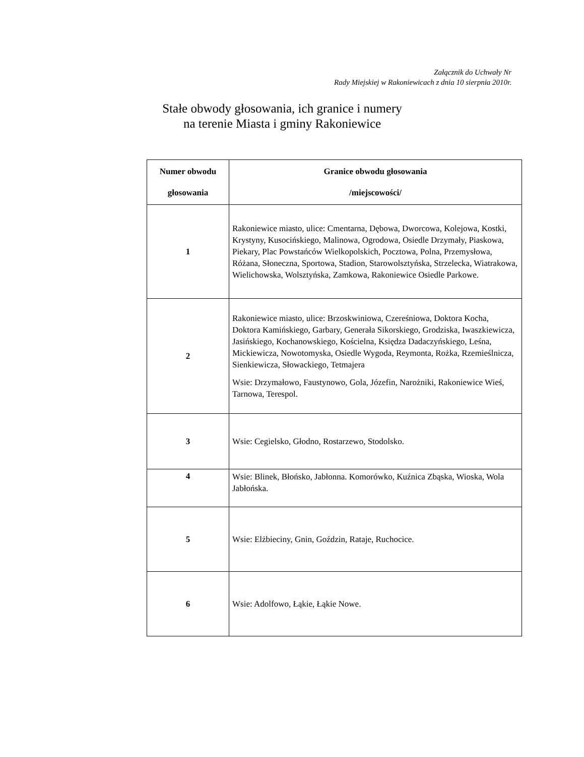Załącznik do Uchwały Nr
Rady Miejskiej w Rakoniewicach z dnia 10 sierpnia 2010r.
Stałe obwody głosowania, ich granice i numery
na terenie Miasta i gminy Rakoniewice
| Numer obwodu głosowania | Granice obwodu głosowania /miejscowości/ |
| --- | --- |
| 1 | Rakoniewice miasto, ulice: Cmentarna, Dębowa, Dworcowa, Kolejowa, Kostki, Krystyny, Kusocińskiego, Malinowa, Ogrodowa, Osiedle Drzymały, Piaskowa, Piekary, Plac Powstańców Wielkopolskich, Pocztowa, Polna, Przemysłowa, Różana, Słoneczna, Sportowa, Stadion, Starowolsztyńska, Strzelecka, Wiatrakowa, Wielichowska, Wolsztyńska, Zamkowa, Rakoniewice Osiedle Parkowe. |
| 2 | Rakoniewice miasto, ulice: Brzoskwiniowa, Czereśniowa, Doktora Kocha, Doktora Kamińskiego, Garbary, Generała Sikorskiego, Grodziska, Iwaszkiewicza, Jasińskiego, Kochanowskiego, Kościelna, Księdza Dadaczyńskiego, Leśna, Mickiewicza, Nowotomyska, Osiedle Wygoda, Reymonta, Rożka, Rzemieślnicza, Sienkiewicza, Słowackiego, Tetmajera Wsie: Drzymałowo, Faustynowo, Gola, Józefin, Narożniki, Rakoniewice Wieś, Tarnowa, Terespol. |
| 3 | Wsie: Cegielsko, Głodno, Rostarzewo, Stodolsko. |
| 4 | Wsie: Blinek, Błońsko, Jabłonna. Komorówko, Kuźnica Zbąska, Wioska, Wola Jabłońska. |
| 5 | Wsie: Elżbieciny, Gnin, Goździn, Rataje, Ruchocice. |
| 6 | Wsie: Adolfowo, Łąkie, Łąkie Nowe. |